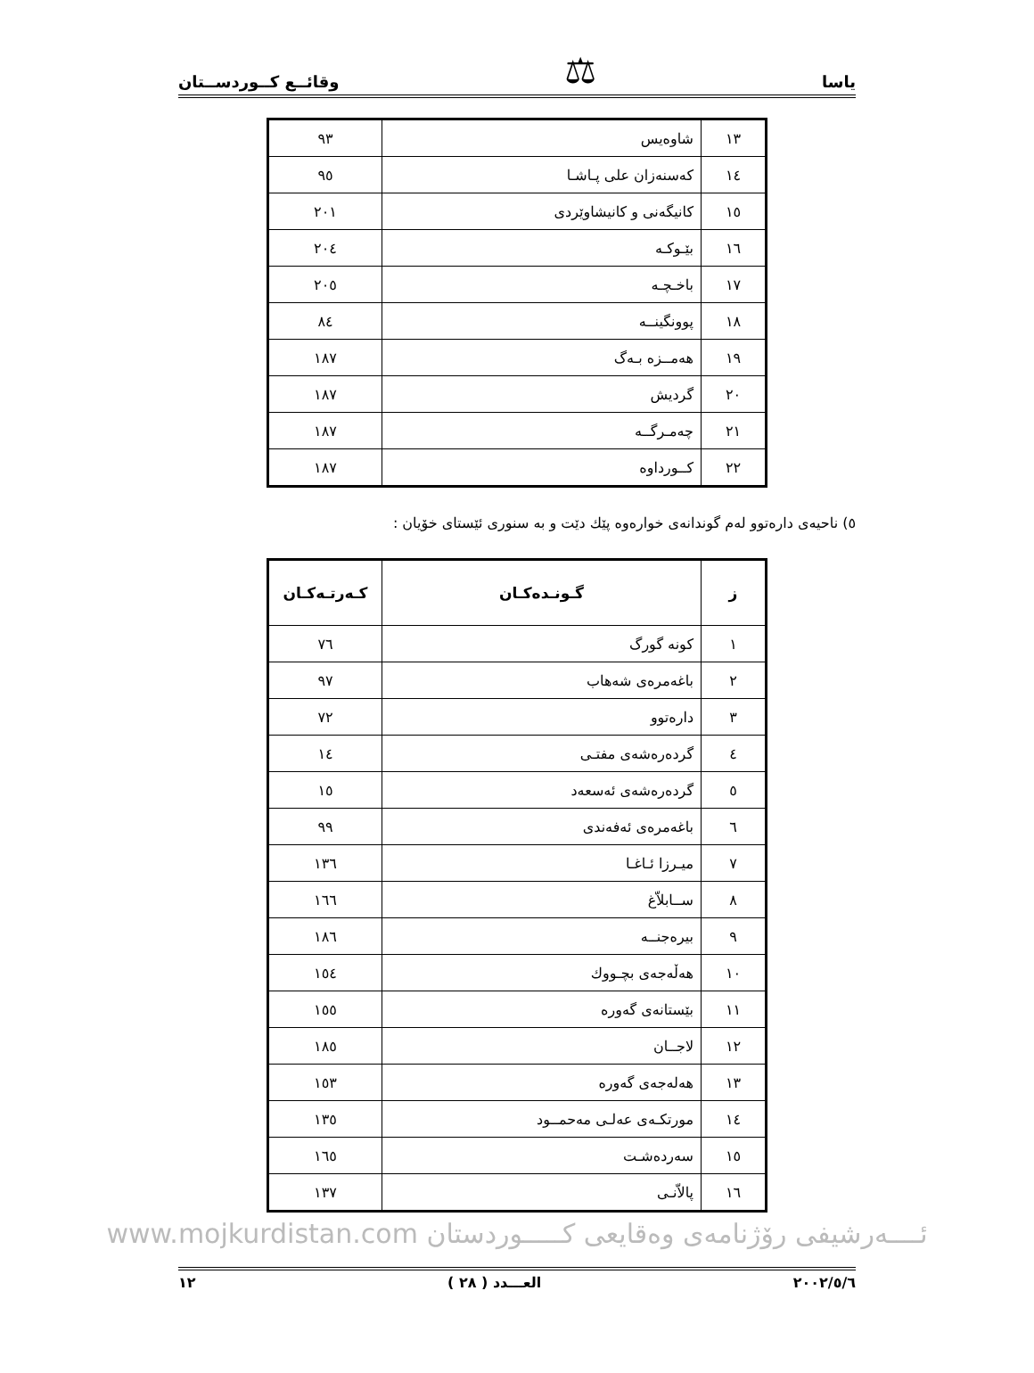یاسا ⚖ وقائــع كــوردســتان
| ١٣ | شاوەیس | ٩٣ |
| ١٤ | كەسنەزان علی پـاشـا | ٩٥ |
| ١٥ | كانیگەنی و كانیشاوێردی | ٢٠١ |
| ١٦ | بێـوكـە | ٢٠٤ |
| ١٧ | باخـچـە | ٢٠٥ |
| ١٨ | پوونگینــە | ٨٤ |
| ١٩ | هەمــزە بـەگ | ١٨٧ |
| ٢٠ | گردیش | ١٨٧ |
| ٢١ | چەمـرگــە | ١٨٧ |
| ٢٢ | كــورداوە | ١٨٧ |
٥) ناحیەی دارەتوو لەم گوندانەی خوارەوە پێك دێت و بە سنوری ئێستای خۆیان :
| ز | گـونـدەكـان | كـەرتـەكـان |
| --- | --- | --- |
| ١ | كونە گورگ | ٧٦ |
| ٢ | باغەمرەی شەهاب | ٩٧ |
| ٣ | دارەتوو | ٧٢ |
| ٤ | گردەرەشەی مفتـی | ١٤ |
| ٥ | گردەرەشەی ئەسعەد | ١٥ |
| ٦ | باغەمرەی ئەفەندی | ٩٩ |
| ٧ | میـرزا ئـاغـا | ١٣٦ |
| ٨ | ســابلاّغ | ١٦٦ |
| ٩ | بیرەجنــە | ١٨٦ |
| ١٠ | هەڵەجەی بچـووك | ١٥٤ |
| ١١ | بێستانەی گەورە | ١٥٥ |
| ١٢ | لاجــان | ١٨٥ |
| ١٣ | هەلەجەی گەورە | ١٥٣ |
| ١٤ | مورتكـەی عەلـی مەحمــود | ١٣٥ |
| ١٥ | سەردەشـت | ١٦٥ |
| ١٦ | پالاّنـی | ١٣٧ |
ئــــەرشیفی رۆژنامەی وەقایعی كـــــوردستان www.mojkurdistan.com
٢٠٠٢/٥/٦ العـــدد ( ٢٨ ) ١٢